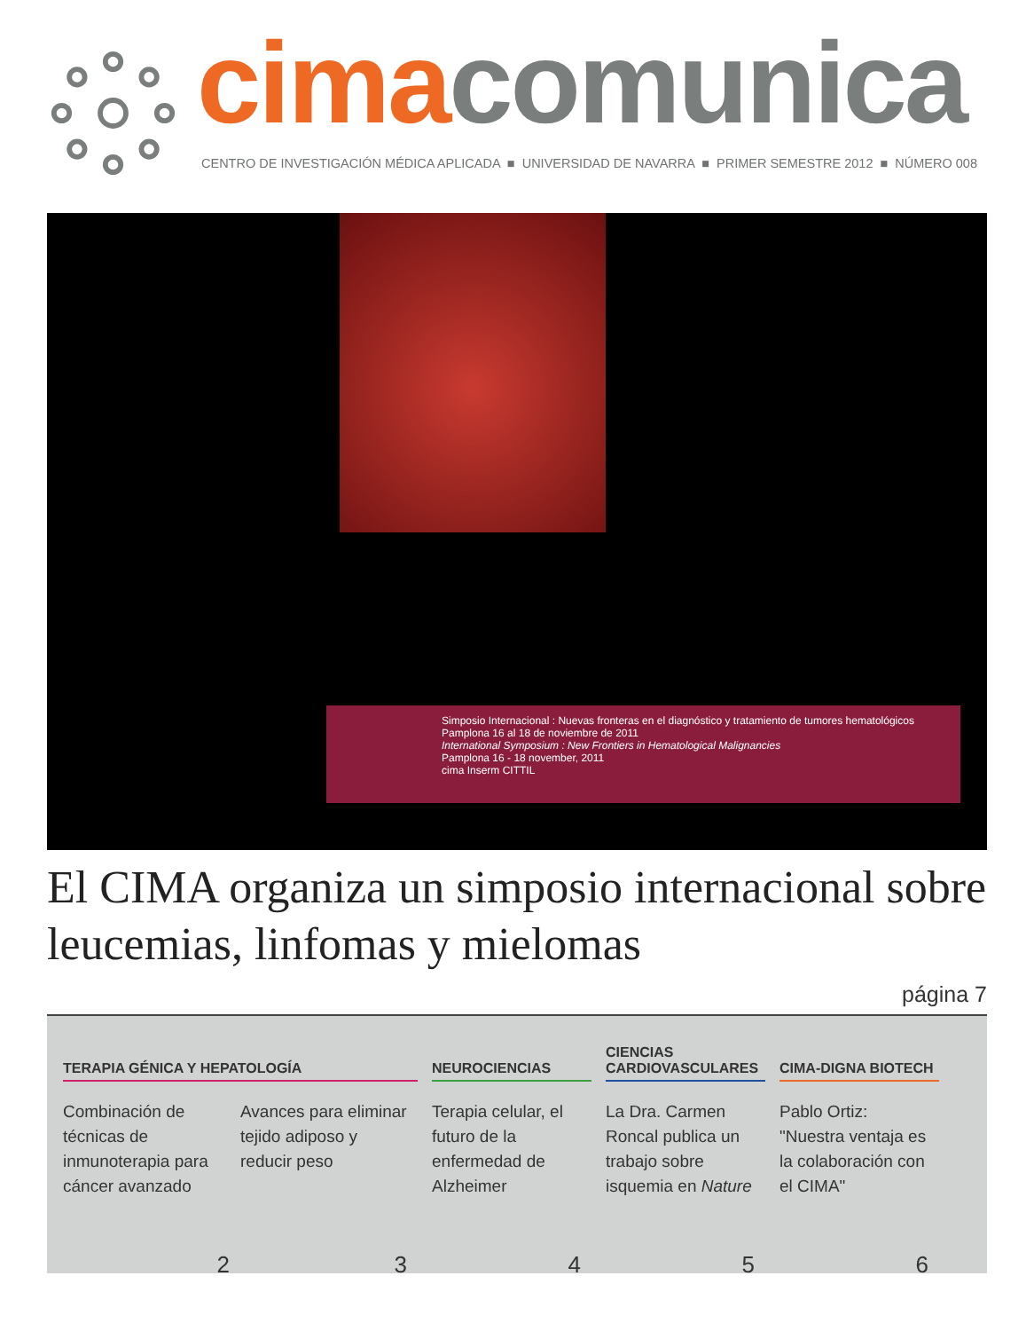cima comunica
CENTRO DE INVESTIGACIÓN MÉDICA APLICADA ■ UNIVERSIDAD DE NAVARRA ■ PRIMER SEMESTRE 2012 ■ NÚMERO 008
Simposio Internacional : Nuevas fronteras en el diagnóstico y tratamiento de tumores hematológicos
Pamplona 16 al 18 de noviembre de 2011
International Symposium : New Frontiers in Hematological Malignancies
Pamplona 16 - 18 november, 2011
cima Inserm CITTIL
El CIMA organiza un simposio internacional sobre leucemias, linfomas y mielomas
página 7
TERAPIA GÉNICA Y HEPATOLOGÍA
Combinación de técnicas de inmunoterapia para cáncer avanzado
2
Avances para eliminar tejido adiposo y reducir peso
3
NEUROCIENCIAS
Terapia celular, el futuro de la enfermedad de Alzheimer
4
CIENCIAS
CARDIOVASCULARES
La Dra. Carmen Roncal publica un trabajo sobre isquemia en Nature
5
CIMA-DIGNA BIOTECH
Pablo Ortiz: "Nuestra ventaja es la colaboración con el CIMA"
6